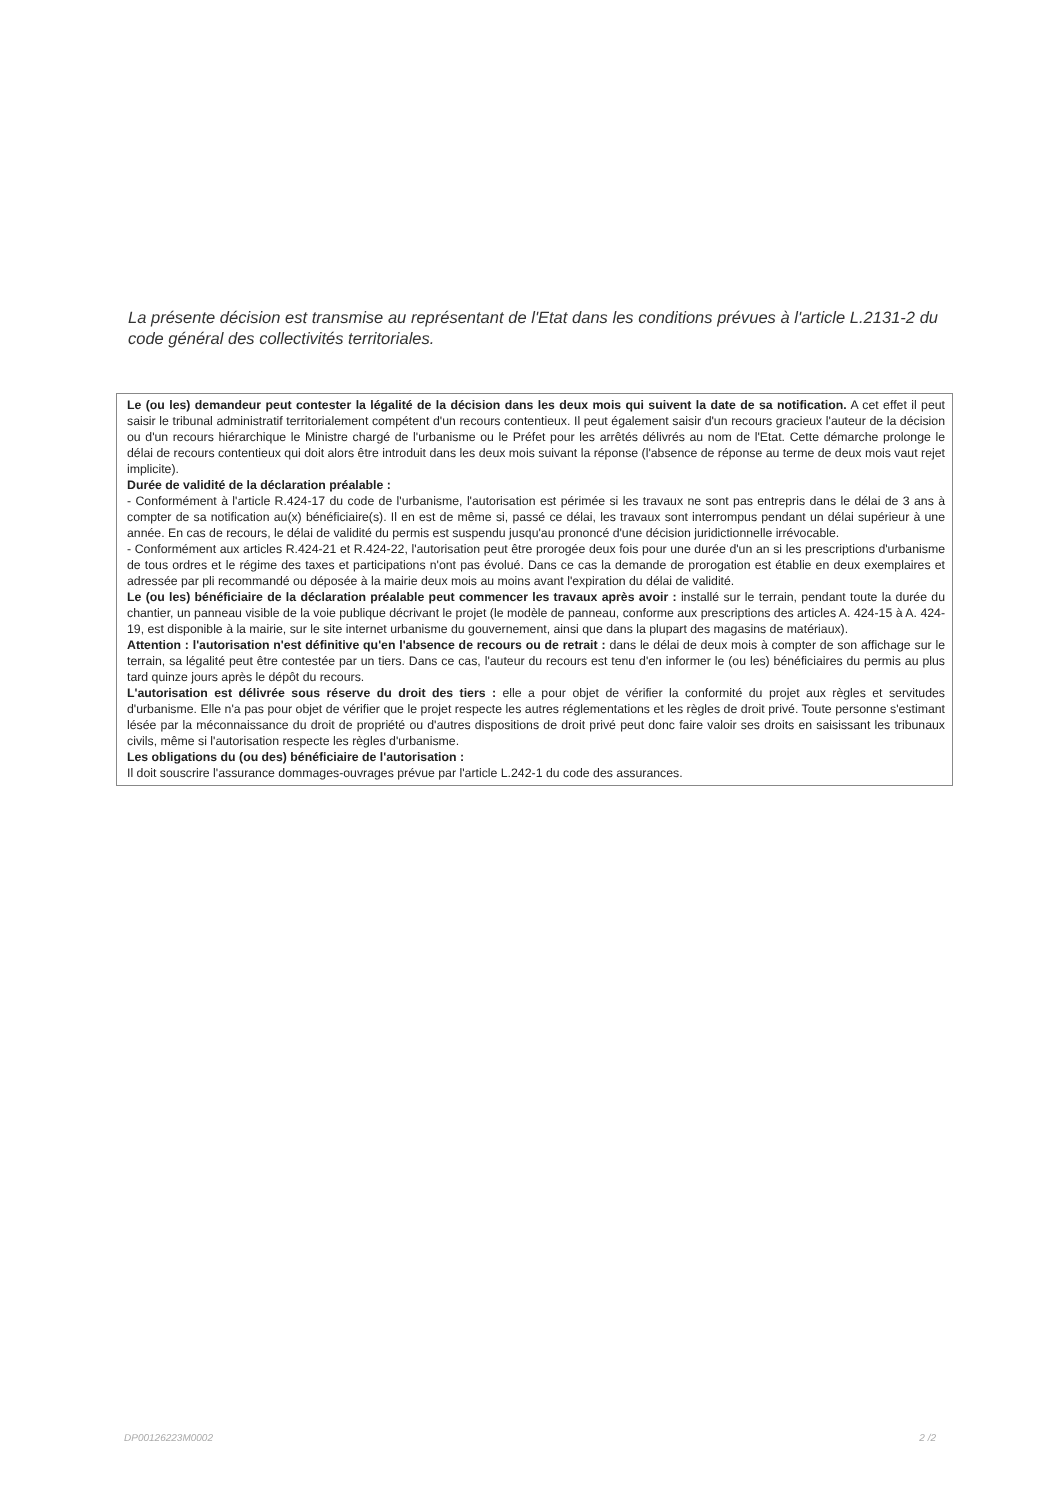La présente décision est transmise au représentant de l'Etat dans les conditions prévues à l'article L.2131-2 du code général des collectivités territoriales.
Le (ou les) demandeur peut contester la légalité de la décision dans les deux mois qui suivent la date de sa notification. A cet effet il peut saisir le tribunal administratif territorialement compétent d'un recours contentieux. Il peut également saisir d'un recours gracieux l'auteur de la décision ou d'un recours hiérarchique le Ministre chargé de l'urbanisme ou le Préfet pour les arrêtés délivrés au nom de l'Etat. Cette démarche prolonge le délai de recours contentieux qui doit alors être introduit dans les deux mois suivant la réponse (l'absence de réponse au terme de deux mois vaut rejet implicite).
Durée de validité de la déclaration préalable :
- Conformément à l'article R.424-17 du code de l'urbanisme, l'autorisation est périmée si les travaux ne sont pas entrepris dans le délai de 3 ans à compter de sa notification au(x) bénéficiaire(s). Il en est de même si, passé ce délai, les travaux sont interrompus pendant un délai supérieur à une année. En cas de recours, le délai de validité du permis est suspendu jusqu'au prononcé d'une décision juridictionnelle irrévocable.
- Conformément aux articles R.424-21 et R.424-22, l'autorisation peut être prorogée deux fois pour une durée d'un an si les prescriptions d'urbanisme de tous ordres et le régime des taxes et participations n'ont pas évolué. Dans ce cas la demande de prorogation est établie en deux exemplaires et adressée par pli recommandé ou déposée à la mairie deux mois au moins avant l'expiration du délai de validité.
Le (ou les) bénéficiaire de la déclaration préalable peut commencer les travaux après avoir : installé sur le terrain, pendant toute la durée du chantier, un panneau visible de la voie publique décrivant le projet (le modèle de panneau, conforme aux prescriptions des articles A. 424-15 à A. 424-19, est disponible à la mairie, sur le site internet urbanisme du gouvernement, ainsi que dans la plupart des magasins de matériaux).
Attention : l'autorisation n'est définitive qu'en l'absence de recours ou de retrait : dans le délai de deux mois à compter de son affichage sur le terrain, sa légalité peut être contestée par un tiers. Dans ce cas, l'auteur du recours est tenu d'en informer le (ou les) bénéficiaires du permis au plus tard quinze jours après le dépôt du recours.
L'autorisation est délivrée sous réserve du droit des tiers : elle a pour objet de vérifier la conformité du projet aux règles et servitudes d'urbanisme. Elle n'a pas pour objet de vérifier que le projet respecte les autres réglementations et les règles de droit privé. Toute personne s'estimant lésée par la méconnaissance du droit de propriété ou d'autres dispositions de droit privé peut donc faire valoir ses droits en saisissant les tribunaux civils, même si l'autorisation respecte les règles d'urbanisme.
Les obligations du (ou des) bénéficiaire de l'autorisation :
Il doit souscrire l'assurance dommages-ouvrages prévue par l'article L.242-1 du code des assurances.
DP00126223M0002 2 /2